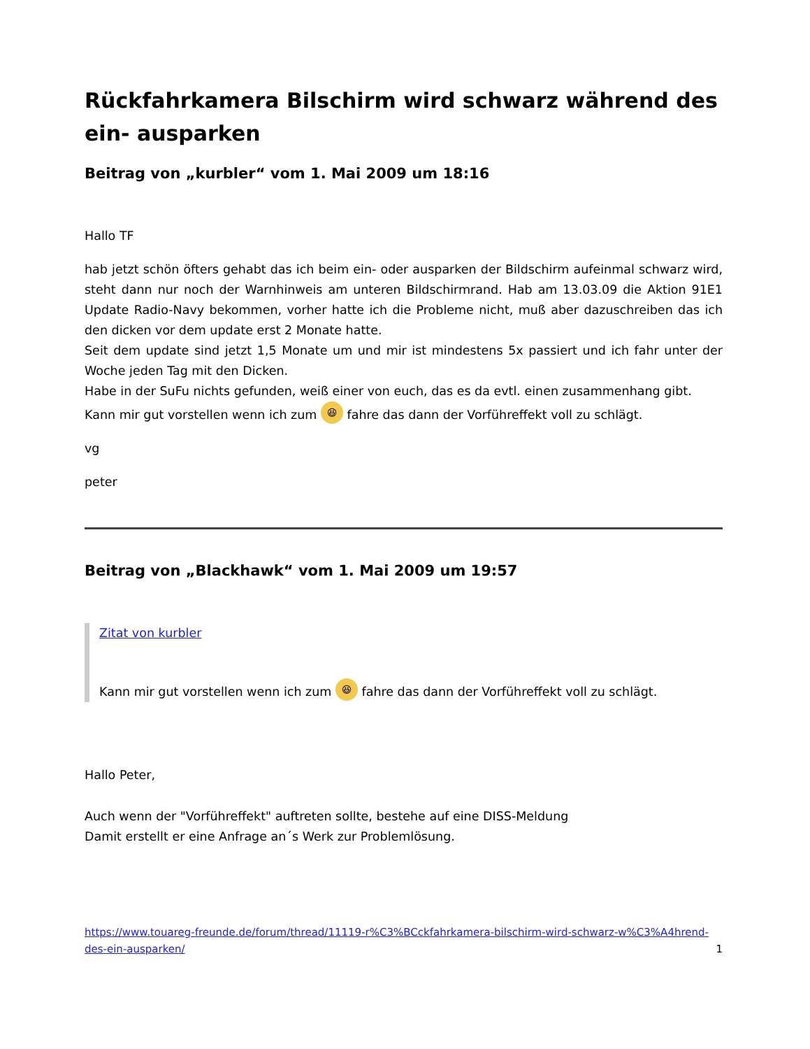Rückfahrkamera Bilschirm wird schwarz während des ein- ausparken
Beitrag von „kurbler“ vom 1. Mai 2009 um 18:16
Hallo TF
hab jetzt schön öfters gehabt das ich beim ein- oder ausparken der Bildschirm aufeinmal schwarz wird, steht dann nur noch der Warnhinweis am unteren Bildschirmrand. Hab am 13.03.09 die Aktion 91E1 Update Radio-Navy bekommen, vorher hatte ich die Probleme nicht, muß aber dazuschreiben das ich den dicken vor dem update erst 2 Monate hatte.
Seit dem update sind jetzt 1,5 Monate um und mir ist mindestens 5x passiert und ich fahr unter der Woche jeden Tag mit den Dicken.
Habe in der SuFu nichts gefunden, weiß einer von euch, das es da evtl. einen zusammenhang gibt.
Kann mir gut vorstellen wenn ich zum 😆 fahre das dann der Vorführeffekt voll zu schlägt.
vg
peter
Beitrag von „Blackhawk“ vom 1. Mai 2009 um 19:57
Zitat von kurbler
Kann mir gut vorstellen wenn ich zum 😆 fahre das dann der Vorführeffekt voll zu schlägt.
Hallo Peter,
Auch wenn der "Vorführeffekt" auftreten sollte, bestehe auf eine DISS-Meldung
Damit erstellt er eine Anfrage an´s Werk zur Problemlösung.
https://www.touareg-freunde.de/forum/thread/11119-r%C3%BCckfahrkamera-bilschirm-wird-schwarz-w%C3%A4hrend-des-ein-ausparken/ 1